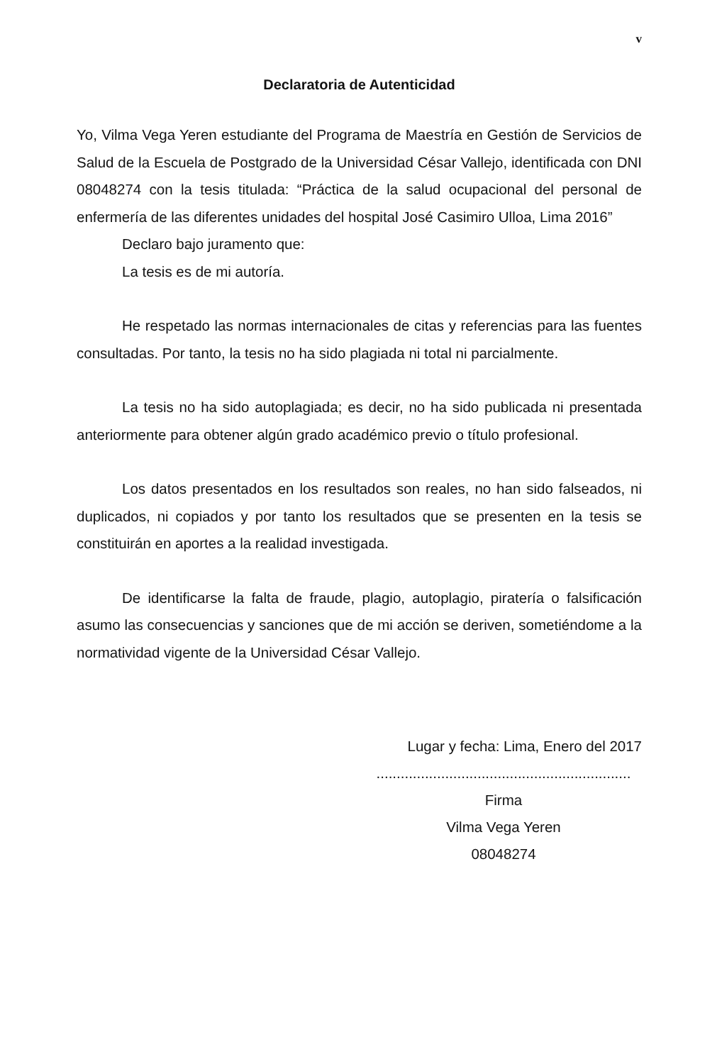v
Declaratoria de Autenticidad
Yo, Vilma Vega Yeren estudiante del Programa de Maestría en Gestión de Servicios de Salud de la Escuela de Postgrado de la Universidad César Vallejo, identificada con DNI 08048274 con la tesis titulada: “Práctica de la salud ocupacional del personal de enfermería de las diferentes unidades del hospital José Casimiro Ulloa, Lima 2016”
Declaro bajo juramento que:
La tesis es de mi autoría.
He respetado las normas internacionales de citas y referencias para las fuentes consultadas. Por tanto, la tesis no ha sido plagiada ni total ni parcialmente.
La tesis no ha sido autoplagiada; es decir, no ha sido publicada ni presentada anteriormente para obtener algún grado académico previo o título profesional.
Los datos presentados en los resultados son reales, no han sido falseados, ni duplicados, ni copiados y por tanto los resultados que se presenten en la tesis se constituirán en aportes a la realidad investigada.
De identificarse la falta de fraude, plagio, autoplagio, piratería o falsificación asumo las consecuencias y sanciones que de mi acción se deriven, sometiéndome a la normatividad vigente de la Universidad César Vallejo.
Lugar y fecha: Lima, Enero del 2017
...............................................................
Firma
Vilma Vega Yeren
08048274